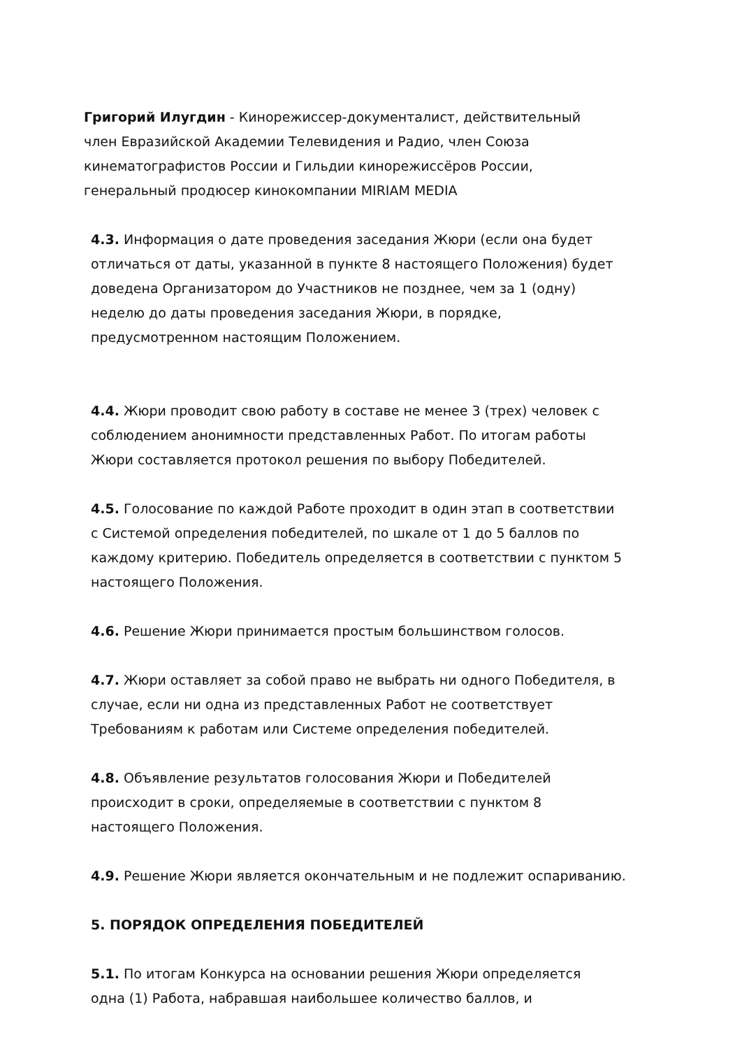Григорий Илугдин - Кинорежиссер-документалист, действительный
член Евразийской Академии Телевидения и Радио, член Союза
кинематографистов России и Гильдии кинорежиссёров России,
генеральный продюсер кинокомпании MIRIAM MEDIA
4.3. Информация о дате проведения заседания Жюри (если она будет
отличаться от даты, указанной в пункте 8 настоящего Положения) будет
доведена Организатором до Участников не позднее, чем за 1 (одну)
неделю до даты проведения заседания Жюри, в порядке,
предусмотренном настоящим Положением.
4.4. Жюри проводит свою работу в составе не менее 3 (трех) человек с
соблюдением анонимности представленных Работ. По итогам работы
Жюри составляется протокол решения по выбору Победителей.
4.5. Голосование по каждой Работе проходит в один этап в соответствии
с Системой определения победителей, по шкале от 1 до 5 баллов по
каждому критерию. Победитель определяется в соответствии с пунктом 5
настоящего Положения.
4.6. Решение Жюри принимается простым большинством голосов.
4.7. Жюри оставляет за собой право не выбрать ни одного Победителя, в
случае, если ни одна из представленных Работ не соответствует
Требованиям к работам или Системе определения победителей.
4.8. Объявление результатов голосования Жюри и Победителей
происходит в сроки, определяемые в соответствии с пунктом 8
настоящего Положения.
4.9. Решение Жюри является окончательным и не подлежит оспариванию.
5. ПОРЯДОК ОПРЕДЕЛЕНИЯ ПОБЕДИТЕЛЕЙ
5.1. По итогам Конкурса на основании решения Жюри определяется
одна (1) Работа, набравшая наибольшее количество баллов, и